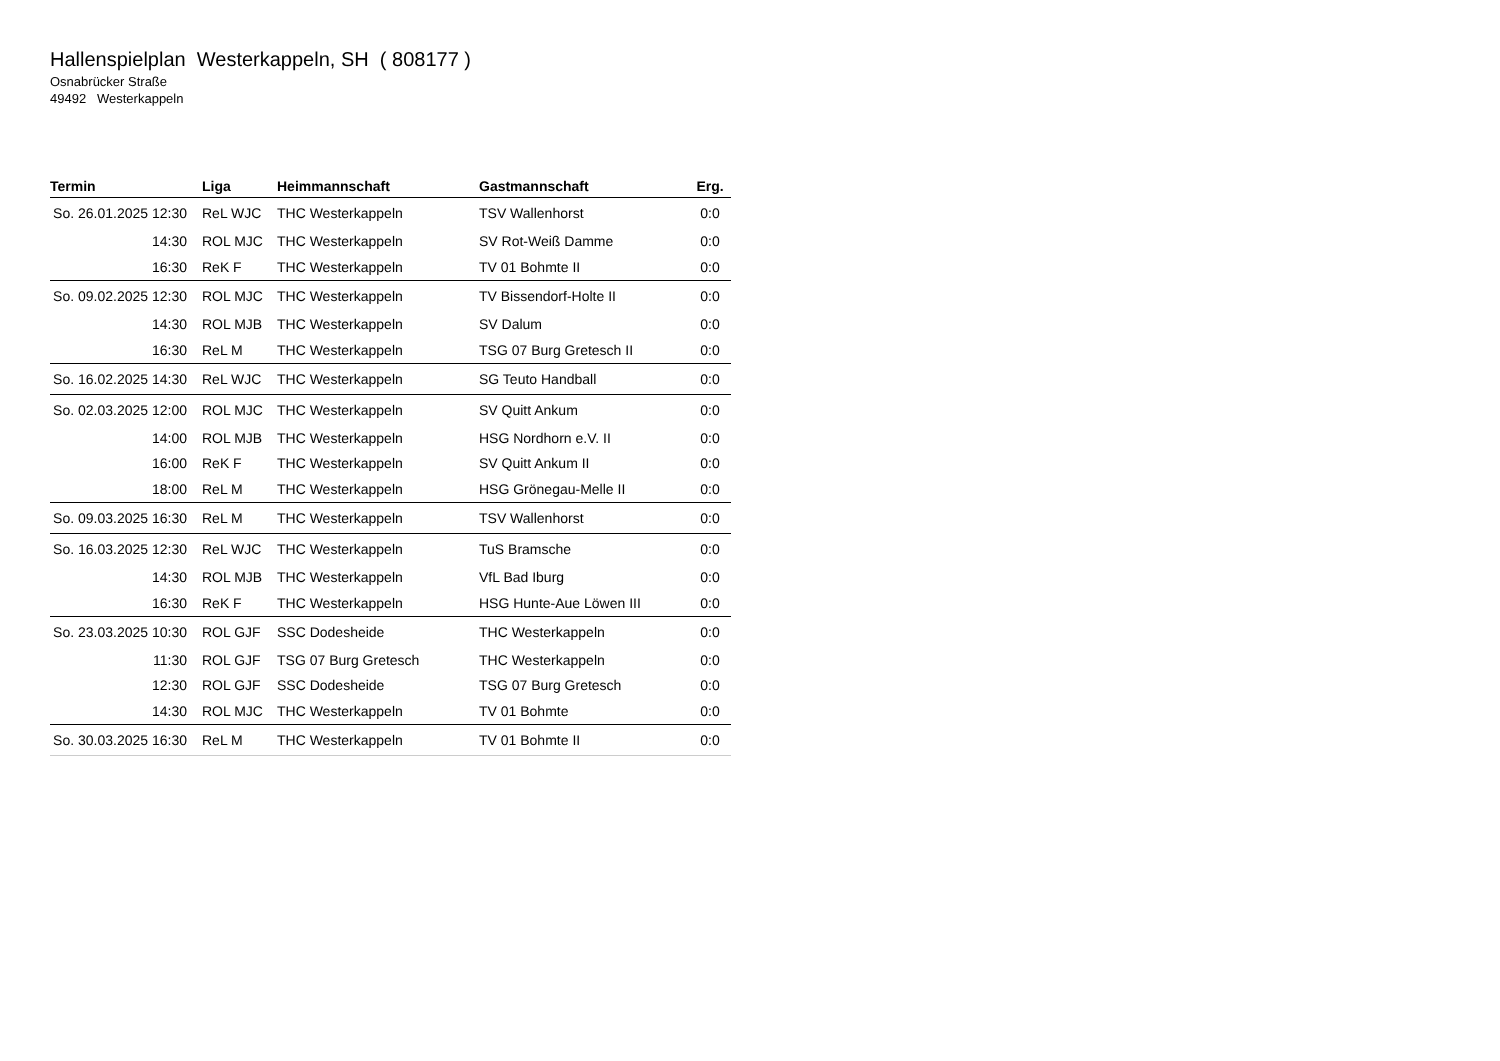Hallenspielplan Westerkappeln, SH ( 808177 )
Osnabrücker Straße
49492 Westerkappeln
| Termin | Liga | Heimmannschaft | Gastmannschaft | Erg. |
| --- | --- | --- | --- | --- |
| So. 26.01.2025 12:30 | ReL WJC | THC Westerkappeln | TSV Wallenhorst | 0:0 |
| 14:30 | ROL MJC | THC Westerkappeln | SV Rot-Weiß Damme | 0:0 |
| 16:30 | ReK F | THC Westerkappeln | TV 01 Bohmte II | 0:0 |
| So. 09.02.2025 12:30 | ROL MJC | THC Westerkappeln | TV Bissendorf-Holte II | 0:0 |
| 14:30 | ROL MJB | THC Westerkappeln | SV Dalum | 0:0 |
| 16:30 | ReL M | THC Westerkappeln | TSG 07 Burg Gretesch II | 0:0 |
| So. 16.02.2025 14:30 | ReL WJC | THC Westerkappeln | SG Teuto Handball | 0:0 |
| So. 02.03.2025 12:00 | ROL MJC | THC Westerkappeln | SV Quitt Ankum | 0:0 |
| 14:00 | ROL MJB | THC Westerkappeln | HSG Nordhorn e.V. II | 0:0 |
| 16:00 | ReK F | THC Westerkappeln | SV Quitt Ankum II | 0:0 |
| 18:00 | ReL M | THC Westerkappeln | HSG Grönegau-Melle II | 0:0 |
| So. 09.03.2025 16:30 | ReL M | THC Westerkappeln | TSV Wallenhorst | 0:0 |
| So. 16.03.2025 12:30 | ReL WJC | THC Westerkappeln | TuS Bramsche | 0:0 |
| 14:30 | ROL MJB | THC Westerkappeln | VfL Bad Iburg | 0:0 |
| 16:30 | ReK F | THC Westerkappeln | HSG Hunte-Aue Löwen III | 0:0 |
| So. 23.03.2025 10:30 | ROL GJF | SSC Dodesheide | THC Westerkappeln | 0:0 |
| 11:30 | ROL GJF | TSG 07 Burg Gretesch | THC Westerkappeln | 0:0 |
| 12:30 | ROL GJF | SSC Dodesheide | TSG 07 Burg Gretesch | 0:0 |
| 14:30 | ROL MJC | THC Westerkappeln | TV 01 Bohmte | 0:0 |
| So. 30.03.2025 16:30 | ReL M | THC Westerkappeln | TV 01 Bohmte II | 0:0 |